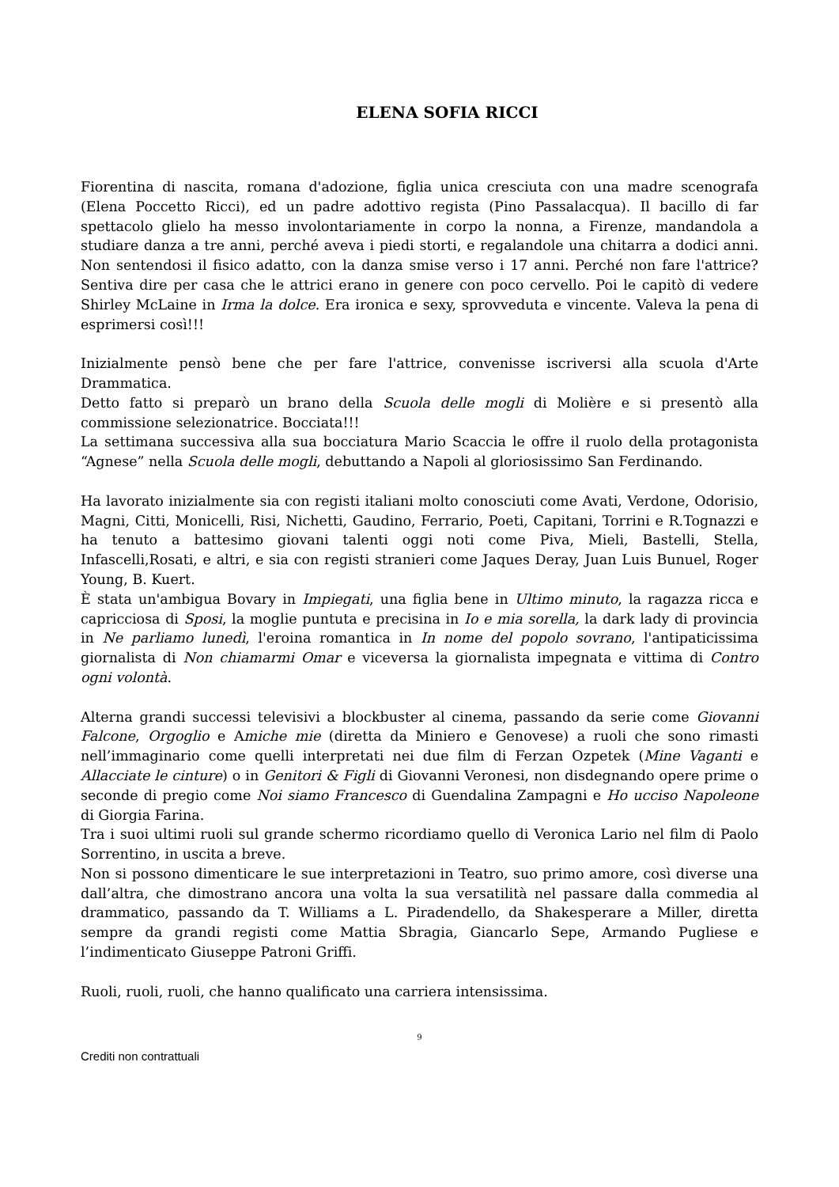ELENA SOFIA RICCI
Fiorentina di nascita, romana d'adozione, figlia unica cresciuta con una madre scenografa (Elena Poccetto Ricci), ed un padre adottivo regista (Pino Passalacqua). Il bacillo di far spettacolo glielo ha messo involontariamente in corpo la nonna, a Firenze, mandandola a studiare danza a tre anni, perché aveva i piedi storti, e regalandole una chitarra a dodici anni. Non sentendosi il fisico adatto, con la danza smise verso i 17 anni. Perché non fare l'attrice? Sentiva dire per casa che le attrici erano in genere con poco cervello. Poi le capitò di vedere Shirley McLaine in Irma la dolce. Era ironica e sexy, sprovveduta e vincente. Valeva la pena di esprimersi così!!!
Inizialmente pensò bene che per fare l'attrice, convenisse iscriversi alla scuola d'Arte Drammatica.
Detto fatto si preparò un brano della Scuola delle mogli di Molière e si presentò alla commissione selezionatrice. Bocciata!!!
La settimana successiva alla sua bocciatura Mario Scaccia le offre il ruolo della protagonista “Agnese” nella Scuola delle mogli, debuttando a Napoli al gloriosissimo San Ferdinando.
Ha lavorato inizialmente sia con registi italiani molto conosciuti come Avati, Verdone, Odorisio, Magni, Citti, Monicelli, Risi, Nichetti, Gaudino, Ferrario, Poeti, Capitani, Torrini e R.Tognazzi e ha tenuto a battesimo giovani talenti oggi noti come Piva, Mieli, Bastelli, Stella, Infascelli,Rosati, e altri, e sia con registi stranieri come Jaques Deray, Juan Luis Bunuel, Roger Young, B. Kuert.
È stata un'ambigua Bovary in Impiegati, una figlia bene in Ultimo minuto, la ragazza ricca e capricciosa di Sposi, la moglie puntuta e precisina in Io e mia sorella, la dark lady di provincia in Ne parliamo lunedì, l'eroina romantica in In nome del popolo sovrano, l'antipaticissima giornalista di Non chiamarmi Omar e viceversa la giornalista impegnata e vittima di Contro ogni volontà.
Alterna grandi successi televisivi a blockbuster al cinema, passando da serie come Giovanni Falcone, Orgoglio e Amiche mie (diretta da Miniero e Genovese) a ruoli che sono rimasti nell’immaginario come quelli interpretati nei due film di Ferzan Ozpetek (Mine Vaganti e Allacciate le cinture) o in Genitori & Figli di Giovanni Veronesi, non disdegnando opere prime o seconde di pregio come Noi siamo Francesco di Guendalina Zampagni e Ho ucciso Napoleone di Giorgia Farina.
Tra i suoi ultimi ruoli sul grande schermo ricordiamo quello di Veronica Lario nel film di Paolo Sorrentino, in uscita a breve.
Non si possono dimenticare le sue interpretazioni in Teatro, suo primo amore, così diverse una dall’altra, che dimostrano ancora una volta la sua versatilità nel passare dalla commedia al drammatico, passando da T. Williams a L. Piradendello, da Shakesperare a Miller, diretta sempre da grandi registi come Mattia Sbragia, Giancarlo Sepe, Armando Pugliese e l’indimenticato Giuseppe Patroni Griffi.
Ruoli, ruoli, ruoli, che hanno qualificato una carriera intensissima.
9
Crediti non contrattuali